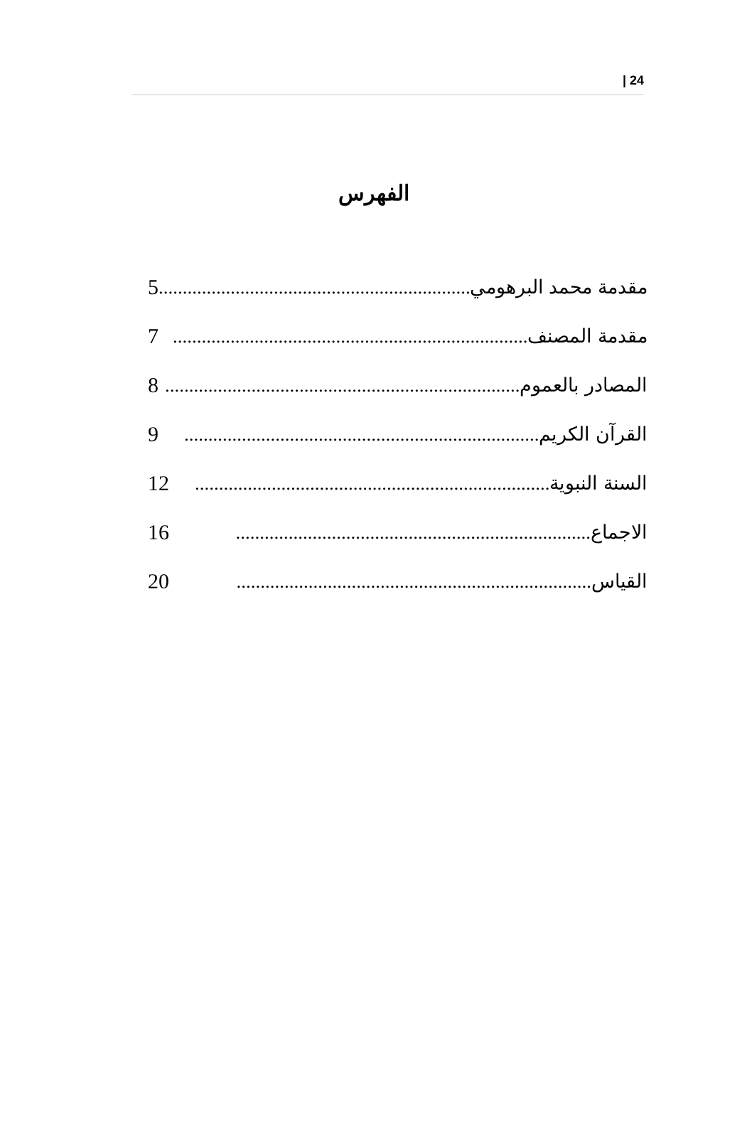| 24
الفهرس
مقدمة محمد البرهومي.......................................................................... 5
مقدمة المصنف.......................................................................... 7
المصادر بالعموم.......................................................................... 8
القرآن الكريم.......................................................................... 9
السنة النبوية.......................................................................... 12
الاجماع.......................................................................... 16
القياس.......................................................................... 20